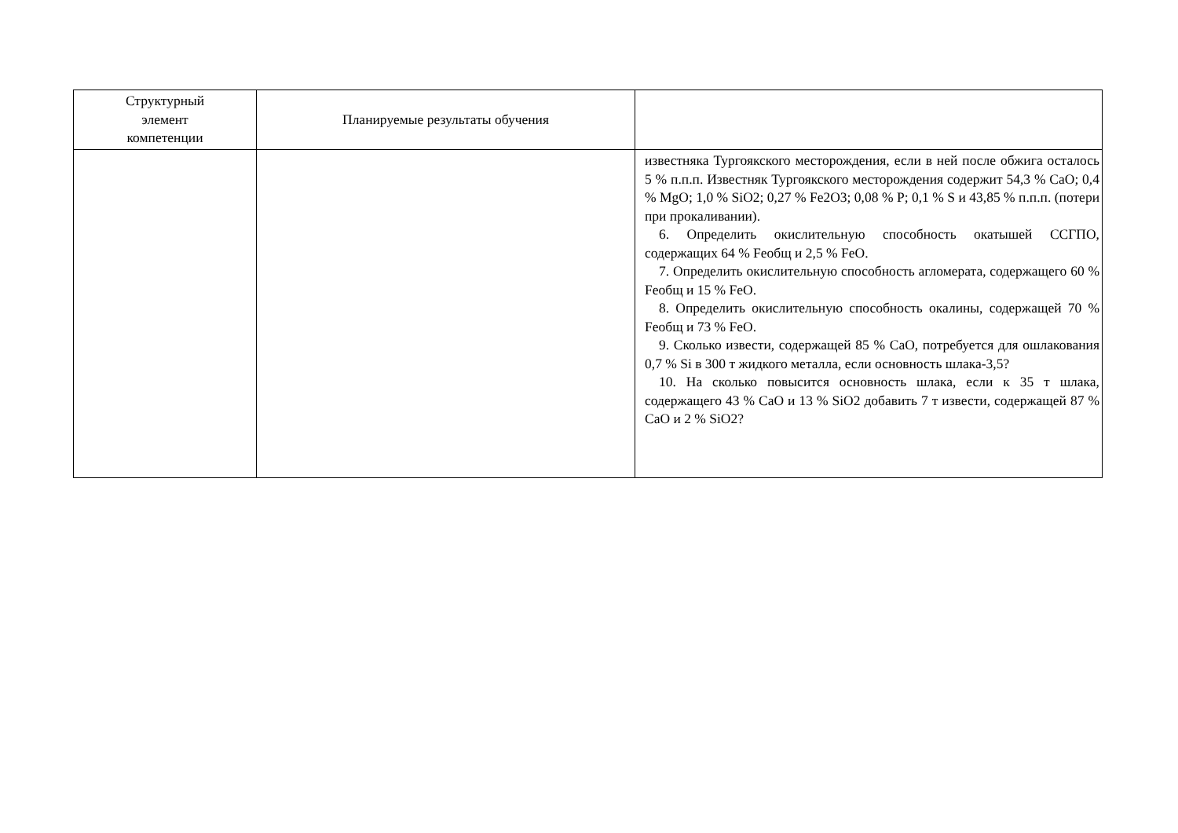| Структурный элемент компетенции | Планируемые результаты обучения | |
| --- | --- | --- |
| | | известняка Тургоякского месторождения, если в ней после обжига осталось 5 % п.п.п. Известняк Тургоякского месторождения содержит 54,3 % CaO; 0,4 % MgO; 1,0 % SiO2; 0,27 % Fe2O3; 0,08 % P; 0,1 % S и 43,85 % п.п.п. (потери при прокаливании). 6. Определить окислительную способность окатышей ССГПО, содержащих 64 % Feобщ и 2,5 % FeO. 7. Определить окислительную способность агломерата, содержащего 60 % Feобщ и 15 % FeO. 8. Определить окислительную способность окалины, содержащей 70 % Feобщ и 73 % FeO. 9. Сколько извести, содержащей 85 % CaO, потребуется для ошлакования 0,7 % Si в 300 т жидкого металла, если основность шлака-3,5? 10. На сколько повысится основность шлака, если к 35 т шлака, содержащего 43 % CaO и 13 % SiO2 добавить 7 т извести, содержащей 87 % CaO и 2 % SiO2? |